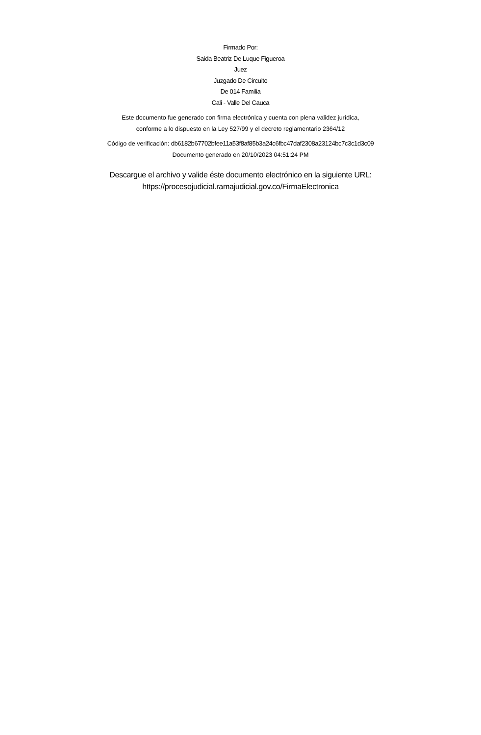Firmado Por:
Saida Beatriz De Luque Figueroa
Juez
Juzgado De Circuito
De 014 Familia
Cali - Valle Del Cauca
Este documento fue generado con firma electrónica y cuenta con plena validez jurídica,
conforme a lo dispuesto en la Ley 527/99 y el decreto reglamentario 2364/12
Código de verificación: db6182b67702bfee11a53f8af85b3a24c6fbc47daf2308a23124bc7c3c1d3c09
Documento generado en 20/10/2023 04:51:24 PM
Descargue el archivo y valide éste documento electrónico en la siguiente URL:
https://procesojudicial.ramajudicial.gov.co/FirmaElectronica